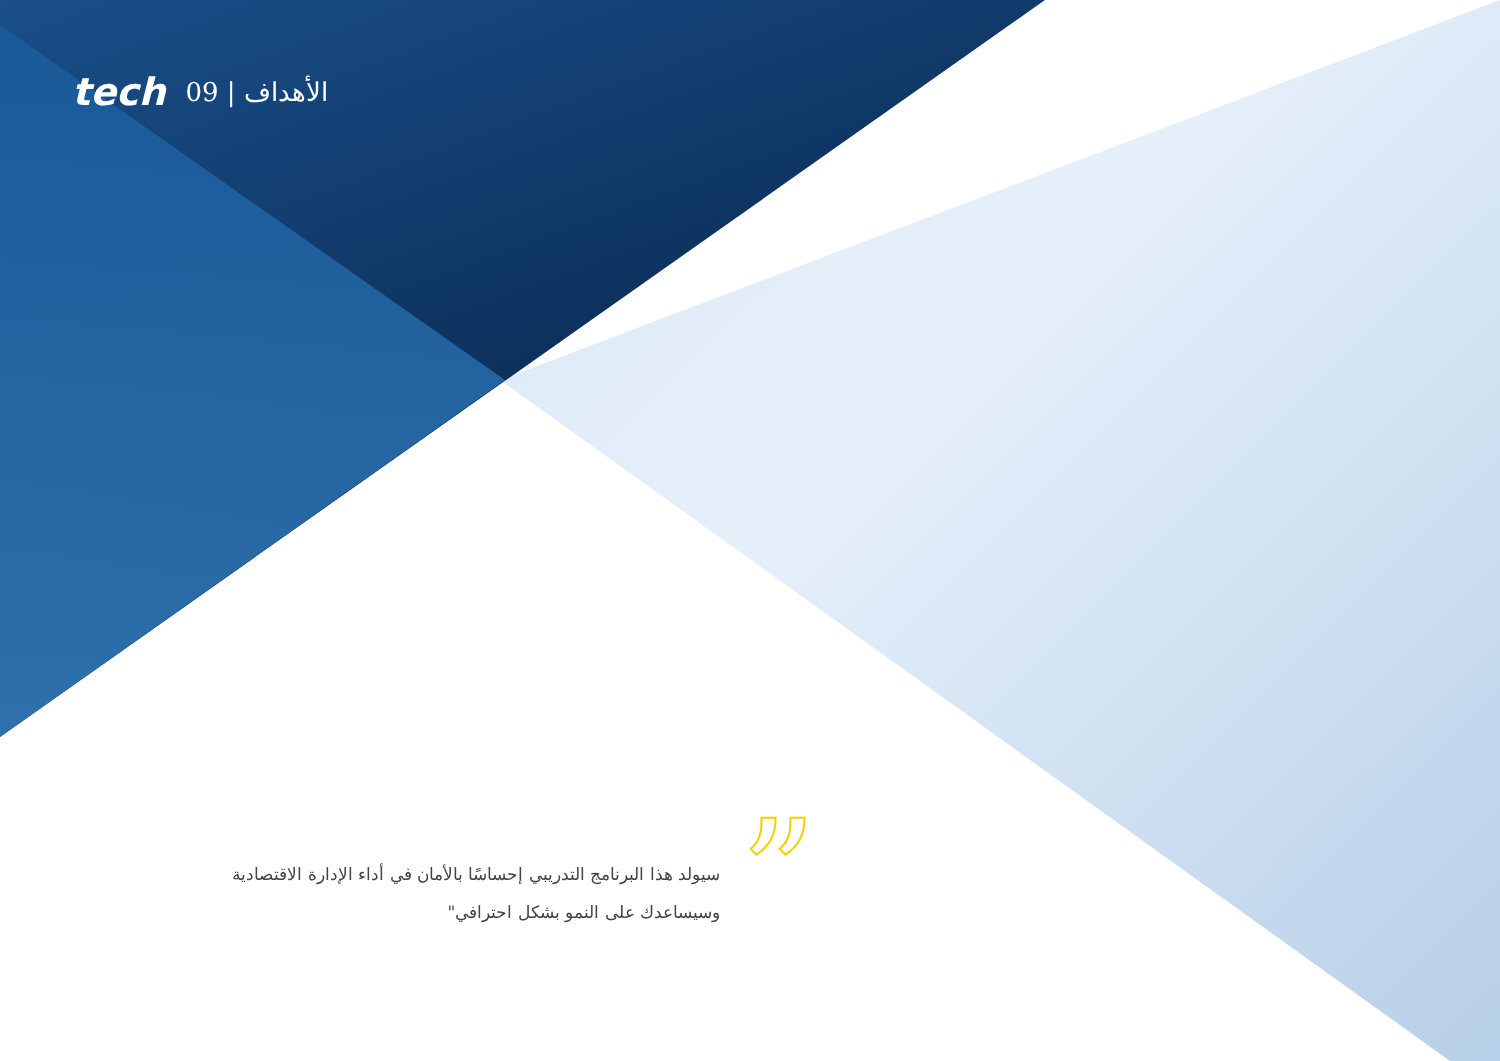tech 09 | الأهداف
”
سيولد هذا البرنامج التدريبي إحساسًا بالأمان في أداء الإدارة الاقتصادية وسيساعدك على النمو بشكل احترافي"